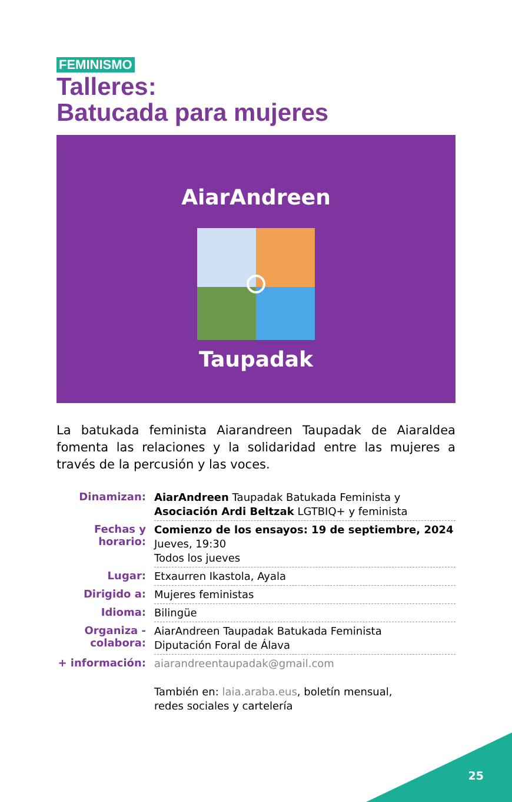FEMINISMO
Talleres:
Batucada para mujeres
AiarAndreen
Taupadak
La batukada feminista Aiarandreen Taupadak de Aiaraldea fomenta las relaciones y la solidaridad entre las mujeres a través de la percusión y las voces.
| Dinamizan: | AiarAndreen Taupadak Batukada Feminista y Asociación Ardi Beltzak LGTBIQ+ y feminista |
| Fechas y horario: | Comienzo de los ensayos: 19 de septiembre, 2024 Jueves, 19:30 Todos los jueves |
| Lugar: | Etxaurren Ikastola, Ayala |
| Dirigido a: | Mujeres feministas |
| Idioma: | Bilingüe |
| Organiza - colabora: | AiarAndreen Taupadak Batukada Feminista Diputación Foral de Álava |
| + información: | aiarandreentaupadak@gmail.com También en: laia.araba.eus , boletín mensual, redes sociales y cartelería |
25